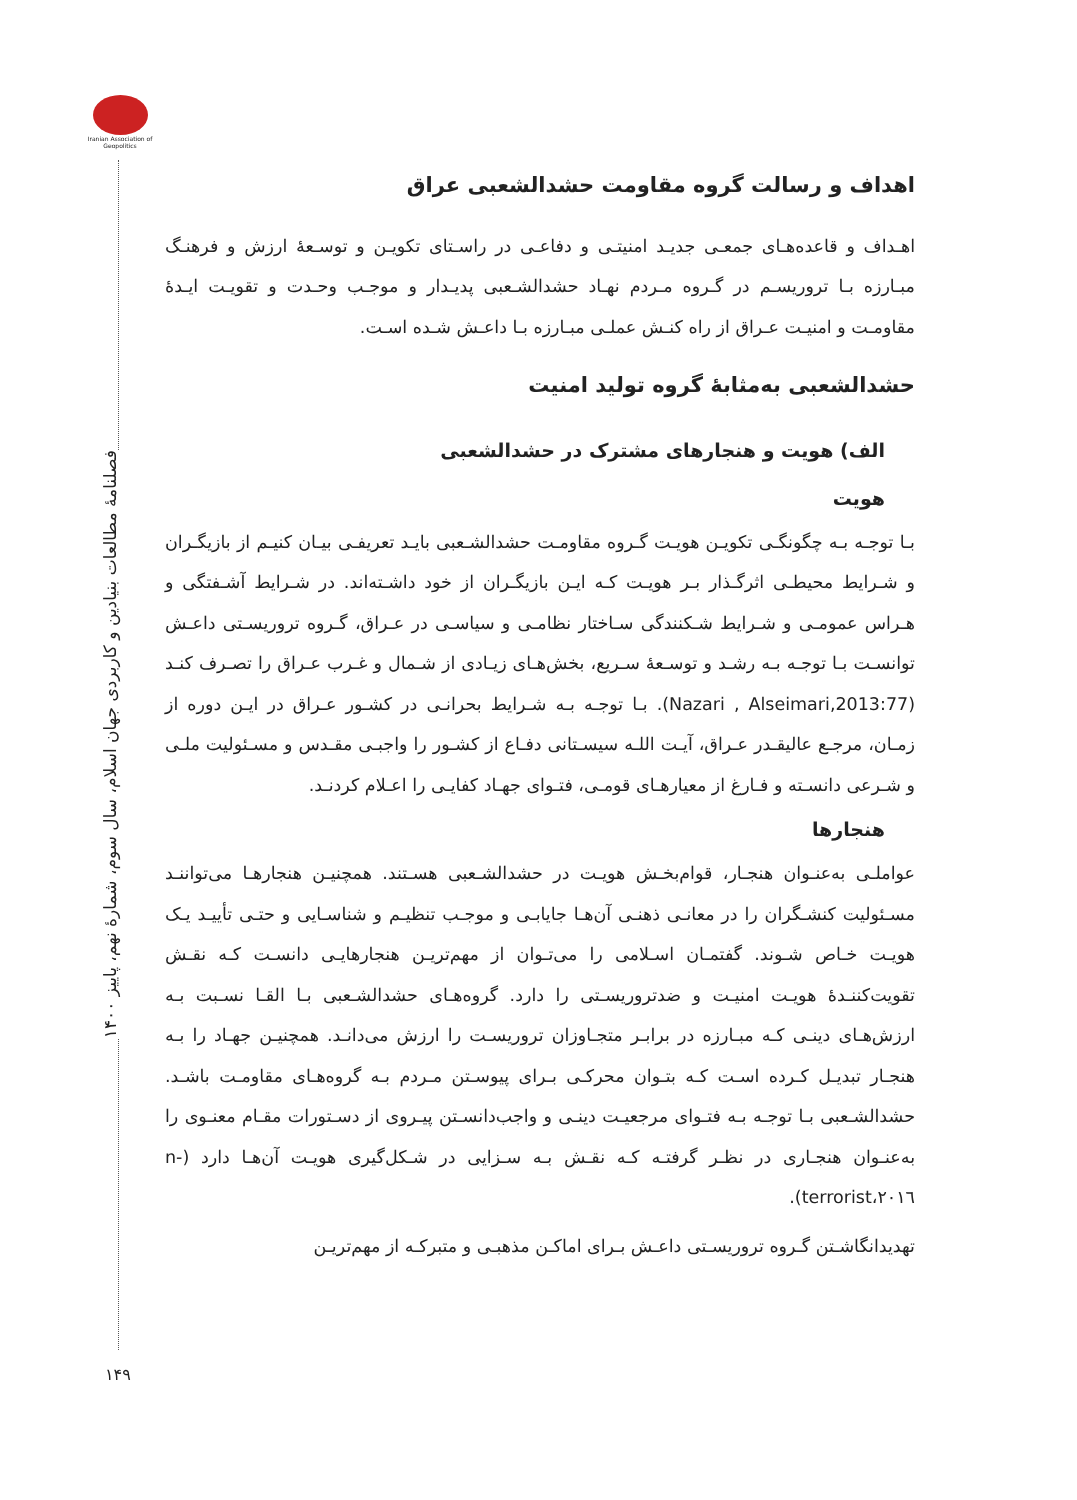Iranian Association of Geopolitics
فصلنامهٔ مطالعات بنیادین و کاربردی جهان اسلام، سال سوم، شمارهٔ نهم، پاییز ۱۴۰۰
اهداف و رسالت گروه مقاومت حشدالشعبی عراق
اهـداف و قاعده‌هـای جمعـی جدیـد امنیتـی و دفاعـی در راسـتای تکویـن و توسـعهٔ ارزش و فرهنـگ مبـارزه بـا تروریسـم در گـروه مـردم نهـاد حشدالشـعبی پدیـدار و موجـب وحـدت و تقویـت ایـدهٔ مقاومـت و امنیـت عـراق از راه کنـش عملـی مبـارزه بـا داعـش شـده اسـت.
حشدالشعبی به‌مثابهٔ گروه تولید امنیت
الف) هویت و هنجارهای مشترک در حشدالشعبی
هویت
بـا توجـه بـه چگونگـی تکویـن هویـت گـروه مقاومـت حشدالشـعبی بایـد تعریفـی بیـان کنیـم از بازیگـران و شـرایط محیطـی اثرگـذار بـر هویـت کـه ایـن بازیگـران از خود داشـته‌اند. در شـرایط آشـفتگی و هـراس عمومـی و شـرایط شـکنندگی سـاختار نظامـی و سیاسـی در عـراق، گـروه تروریسـتی داعـش توانسـت بـا توجـه بـه رشـد و توسـعهٔ سـریع، بخش‌هـای زیـادی از شـمال و غـرب عـراق را تصـرف کنـد (Nazari , Alseimari,2013:77). بـا توجـه بـه شـرایط بحرانـی در کشـور عـراق در ایـن دوره از زمـان، مرجـع عالیقـدر عـراق، آیـت اللـه سیسـتانی دفـاع از کشـور را واجبـی مقـدس و مسـئولیت ملـی و شـرعی دانسـته و فـارغ از معیارهـای قومـی، فتـوای جهـاد کفایـی را اعـلام کردنـد.
هنجارها
عواملـی به‌عنـوان هنجـار، قوام‌بخـش هویـت در حشدالشـعبی هسـتند. همچنیـن هنجارهـا می‌تواننـد مسـئولیت کنشـگران را در معانـی ذهنـی آن‌هـا جایابـی و موجـب تنظیـم و شناسـایی و حتـی تأییـد یـک هویـت خـاص شـوند. گفتمـان اسـلامی را می‌تـوان از مهم‌تریـن هنجارهایـی دانسـت کـه نقـش تقویت‌کننـدهٔ هویـت امنیـت و ضدتروریسـتی را دارد. گروه‌هـای حشدالشـعبی بـا القـا نسـبت بـه ارزش‌هـای دینـی کـه مبـارزه در برابـر متجـاوزان تروریسـت را ارزش می‌دانـد. همچنیـن جهـاد را بـه هنجـار تبدیـل کـرده اسـت کـه بتـوان محرکـی بـرای پیوسـتن مـردم بـه گروه‌هـای مقاومـت باشـد. حشدالشـعبی بـا توجـه بـه فتـوای مرجعیـت دینـی و واجب‌دانسـتن پیـروی از دسـتورات مقـام معنـوی را به‌عنـوان هنجـاری در نظـر گرفتـه کـه نقـش بـه سـزایی در شـکل‌گیری هویـت آن‌هـا دارد (n- terrorist،۲۰۱٦).
تهدیدانگاشـتن گـروه تروریسـتی داعـش بـرای اماکـن مذهبـی و متبرکـه از مهم‌تریـن
۱۴۹